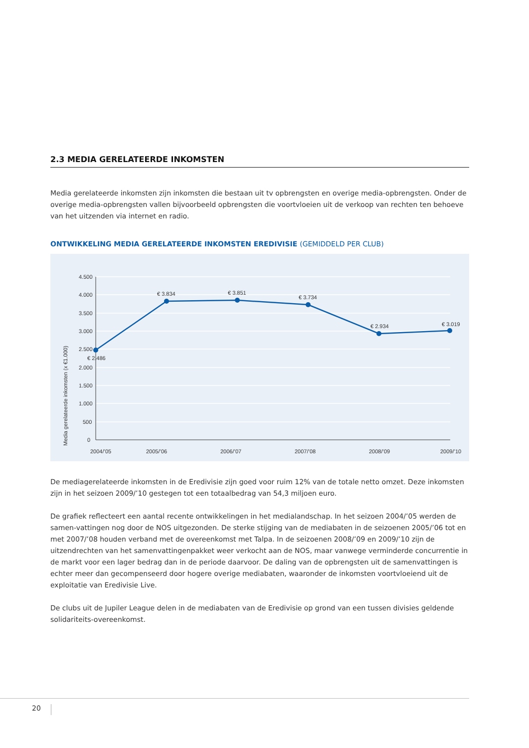2.3 MEDIA GERELATEERDE INKOMSTEN
Media gerelateerde inkomsten zijn inkomsten die bestaan uit tv opbrengsten en overige media-opbrengsten. Onder de overige media-opbrengsten vallen bijvoorbeeld opbrengsten die voortvloeien uit de verkoop van rechten ten behoeve van het uitzenden via internet en radio.
ONTWIKKELING MEDIA GERELATEERDE INKOMSTEN EREDIVISIE (GEMIDDELD PER CLUB)
Media gerelateerde inkomsten (x €1.000)
4.500
4.000
3.500
3.000
2.500
2.000
1.500
1.000
500
0
€ 2.486
€ 3.834
€ 3.851
€ 3.734
€ 2.934
€ 3.019
2004/’05
2005/’06
2006/’07
2007/’08
2008/’09
2009/’10
De mediagerelateerde inkomsten in de Eredivisie zijn goed voor ruim 12% van de totale netto omzet. Deze inkomsten zijn in het seizoen 2009/’10 gestegen tot een totaalbedrag van 54,3 miljoen euro.
De grafiek reflecteert een aantal recente ontwikkelingen in het medialandschap. In het seizoen 2004/’05 werden de samen-vattingen nog door de NOS uitgezonden. De sterke stijging van de mediabaten in de seizoenen 2005/’06 tot en met 2007/’08 houden verband met de overeenkomst met Talpa. In de seizoenen 2008/’09 en 2009/’10 zijn de uitzendrechten van het samenvattingenpakket weer verkocht aan de NOS, maar vanwege verminderde concurrentie in de markt voor een lager bedrag dan in de periode daarvoor. De daling van de opbrengsten uit de samenvattingen is echter meer dan gecompenseerd door hogere overige mediabaten, waaronder de inkomsten voortvloeiend uit de exploitatie van Eredivisie Live.
De clubs uit de Jupiler League delen in de mediabaten van de Eredivisie op grond van een tussen divisies geldende solidariteits-overeenkomst.
20